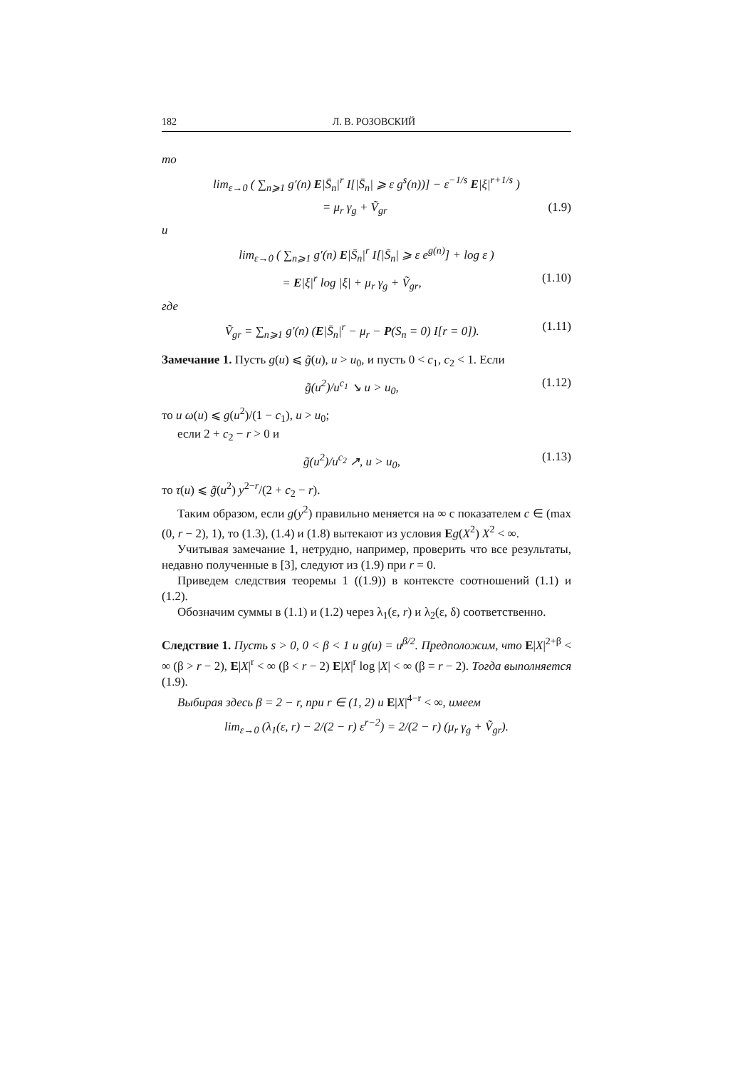182 Л. В. РОЗОВСКИЙ
то
lim<sub>ε→0</sub> ( ∑<sub>n⩾1</sub> g′(n) E|S̄<sub>n</sub>|<sup>r</sup> I[|S̄<sub>n</sub>| ⩾ ε g<sup>s</sup>(n))] − ε<sup>−1/s</sup> E|ξ|<sup>r+1/s</sup> )
= μ<sub>r</sub> γ<sub>g</sub> + Ṽ<sub>gr</sub> (1.9)
и
lim<sub>ε→0</sub> ( ∑<sub>n⩾1</sub> g′(n) E|S̄<sub>n</sub>|<sup>r</sup> I[|S̄<sub>n</sub>| ⩾ ε e<sup>g(n)</sup>] + log ε )
= E|ξ|<sup>r</sup> log |ξ| + μ<sub>r</sub> γ<sub>g</sub> + Ṽ<sub>gr</sub>, (1.10)
где
Ṽ<sub>gr</sub> = ∑<sub>n⩾1</sub> g′(n) (E|S̄<sub>n</sub>|<sup>r</sup> − μ<sub>r</sub> − P(S<sub>n</sub> = 0) I[r = 0]). (1.11)
Замечание 1. Пусть g(u) ⩽ g̃(u), u > u<sub>0</sub>, и пусть 0 < c<sub>1</sub>, c<sub>2</sub> < 1. Если
g̃(u<sup>2</sup>)/u<sup>c<sub>1</sub></sup> ↘ u > u<sub>0</sub>, (1.12)
то u ω(u) ⩽ g(u<sup>2</sup>)/(1 − c<sub>1</sub>), u > u<sub>0</sub>;
если 2 + c<sub>2</sub> − r > 0 и
g̃(u<sup>2</sup>)/u<sup>c<sub>2</sub></sup> ↗, u > u<sub>0</sub>, (1.13)
то τ(u) ⩽ g̃(u<sup>2</sup>) y<sup>2−r</sup>/(2 + c<sub>2</sub> − r).
Таким образом, если g(y<sup>2</sup>) правильно меняется на ∞ с показателем c ∈ (max (0, r − 2), 1), то (1.3), (1.4) и (1.8) вытекают из условия Eg(X<sup>2</sup>) X<sup>2</sup> < ∞.
Учитывая замечание 1, нетрудно, например, проверить что все результаты, недавно полученные в [3], следуют из (1.9) при r = 0.
Приведем следствия теоремы 1 ((1.9)) в контексте соотношений (1.1) и (1.2).
Обозначим суммы в (1.1) и (1.2) через λ<sub>1</sub>(ε, r) и λ<sub>2</sub>(ε, δ) соответственно.
Следствие 1. Пусть s > 0, 0 < β < 1 и g(u) = u<sup>β/2</sup>. Предположим, что E|X|<sup>2+β</sup> < ∞ (β > r − 2), E|X|<sup>r</sup> < ∞ (β < r − 2) E|X|<sup>r</sup> log |X| < ∞ (β = r − 2). Тогда выполняется (1.9).
Выбирая здесь β = 2 − r, при r ∈ (1, 2) и E|X|<sup>4−r</sup> < ∞, имеем
lim<sub>ε→0</sub> (λ<sub>1</sub>(ε, r) − 2/(2 − r) ε<sup>r−2</sup>) = 2/(2 − r) (μ<sub>r</sub> γ<sub>g</sub> + Ṽ<sub>gr</sub>).